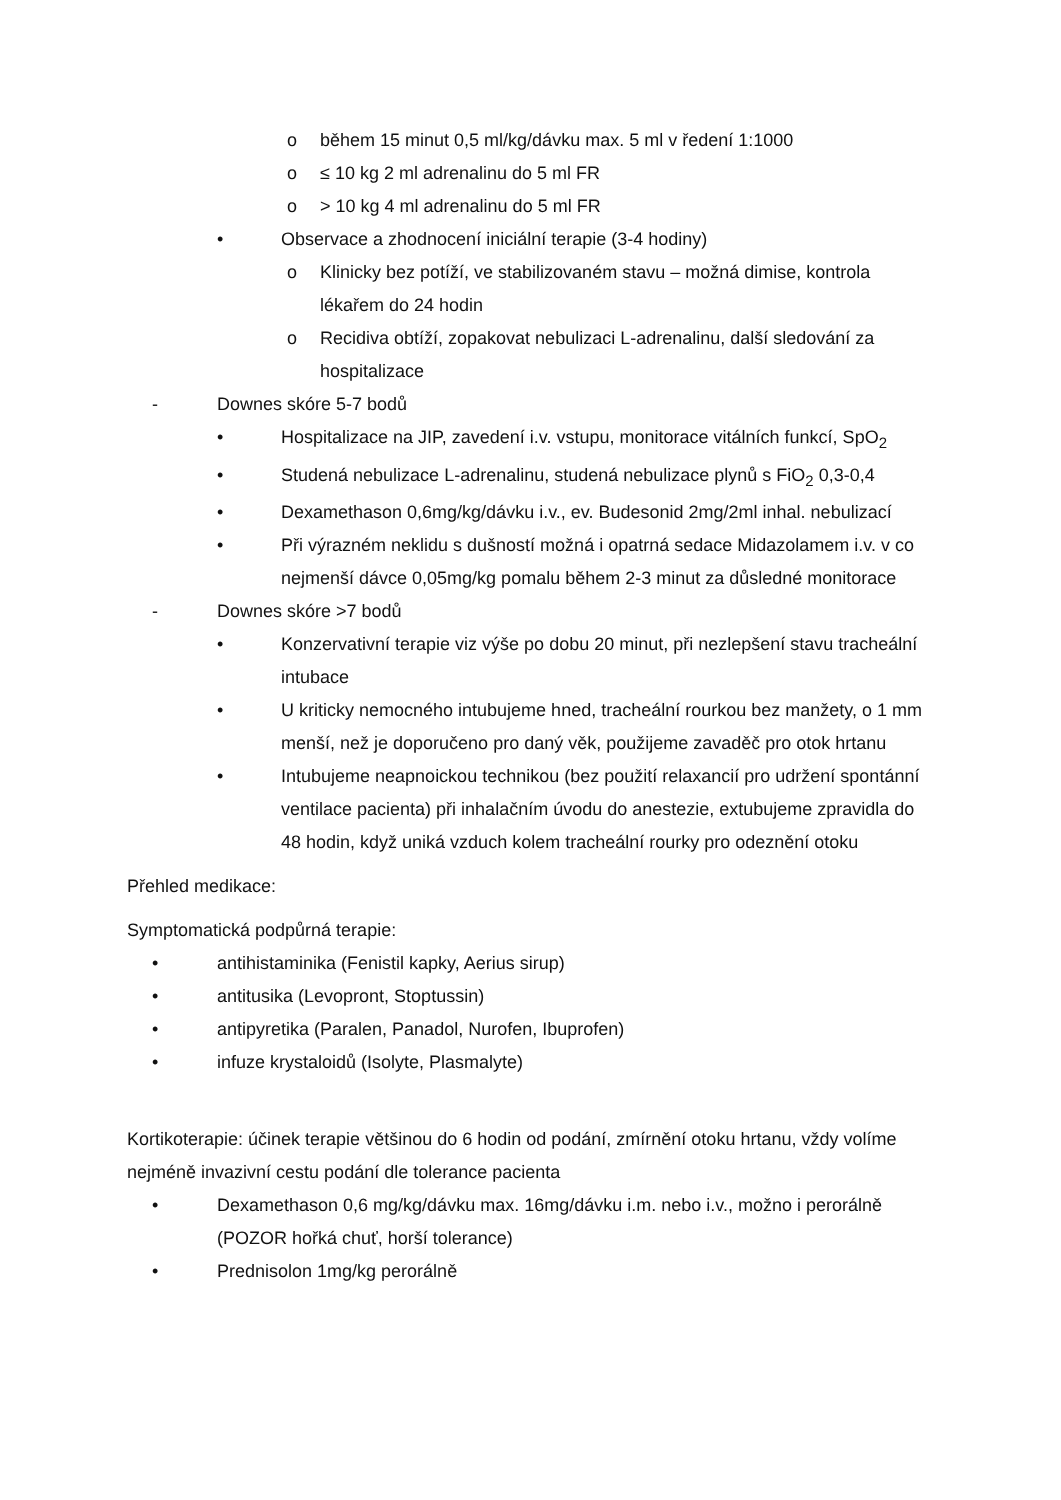o během 15 minut 0,5 ml/kg/dávku max. 5 ml v ředení 1:1000
o ≤ 10 kg 2 ml adrenalinu do 5 ml FR
o > 10 kg 4 ml adrenalinu do 5 ml FR
• Observace a zhodnocení iniciální terapie (3-4 hodiny)
o Klinicky bez potíží, ve stabilizovaném stavu – možná dimise, kontrola lékařem do 24 hodin
o Recidiva obtíží, zopakovat nebulizaci L-adrenalinu, další sledování za hospitalizace
- Downes skóre 5-7 bodů
• Hospitalizace na JIP, zavedení i.v. vstupu, monitorace vitálních funkcí, SpO<sub>2</sub>
• Studená nebulizace L-adrenalinu, studená nebulizace plynů s FiO<sub>2</sub> 0,3-0,4
• Dexamethason 0,6mg/kg/dávku i.v., ev. Budesonid 2mg/2ml inhal. nebulizací
• Při výrazném neklidu s dušností možná i opatrná sedace Midazolamem i.v. v co nejmenší dávce 0,05mg/kg pomalu během 2-3 minut za důsledné monitorace
- Downes skóre >7 bodů
• Konzervativní terapie viz výše po dobu 20 minut, při nezlepšení stavu tracheální intubace
• U kriticky nemocného intubujeme hned, tracheální rourkou bez manžety, o 1 mm menší, než je doporučeno pro daný věk, použijeme zavaděč pro otok hrtanu
• Intubujeme neapnoickou technikou (bez použití relaxancií pro udržení spontánní ventilace pacienta) při inhalačním úvodu do anestezie, extubujeme zpravidla do 48 hodin, když uniká vzduch kolem tracheální rourky pro odeznění otoku
Přehled medikace:
Symptomatická podpůrná terapie:
• antihistaminika (Fenistil kapky, Aerius sirup)
• antitusika (Levopront, Stoptussin)
• antipyretika (Paralen, Panadol, Nurofen, Ibuprofen)
• infuze krystaloidů (Isolyte, Plasmalyte)
Kortikoterapie: účinek terapie většinou do 6 hodin od podání, zmírnění otoku hrtanu, vždy volíme nejméně invazivní cestu podání dle tolerance pacienta
• Dexamethason 0,6 mg/kg/dávku max. 16mg/dávku i.m. nebo i.v., možno i perorálně (POZOR hořká chuť, horší tolerance)
• Prednisolon 1mg/kg perorálně